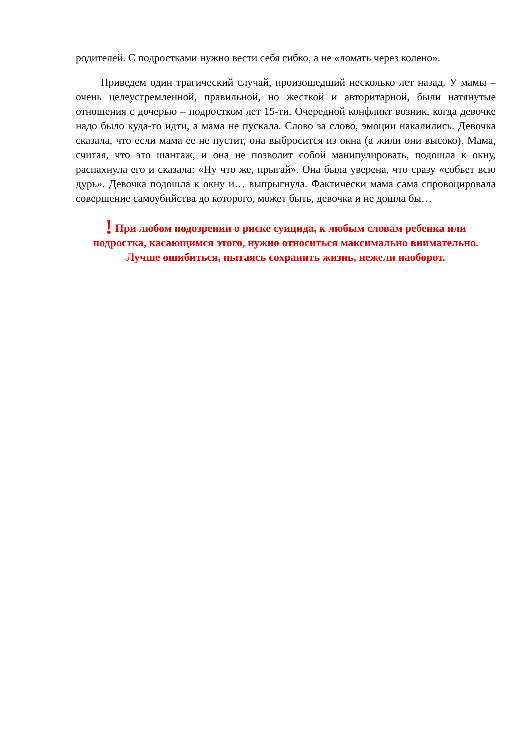родителей. С подростками нужно вести себя гибко, а не «ломать через колено».
Приведем один трагический случай, произошедший несколько лет назад. У мамы – очень целеустремленной, правильной, но жесткой и авторитарной, были натянутые отношения с дочерью – подростком лет 15-ти. Очередной конфликт возник, когда девочке надо было куда-то идти, а мама не пускала. Слово за слово, эмоции накалились. Девочка сказала, что если мама ее не пустит, она выбросится из окна (а жили они высоко). Мама, считая, что это шантаж, и она не позволит собой манипулировать, подошла к окну, распахнула его и сказала: «Ну что же, прыгай». Она была уверена, что сразу «собьет всю дурь». Девочка подошла к окну и… выпрыгнула. Фактически мама сама спровоцировала совершение самоубийства до которого, может быть, девочка и не дошла бы…
! При любом подозрении о риске суицида, к любым словам ребенка или подростка, касающимся этого, нужно относиться максимально внимательно. Лучше ошибиться, пытаясь сохранить жизнь, нежели наоборот.